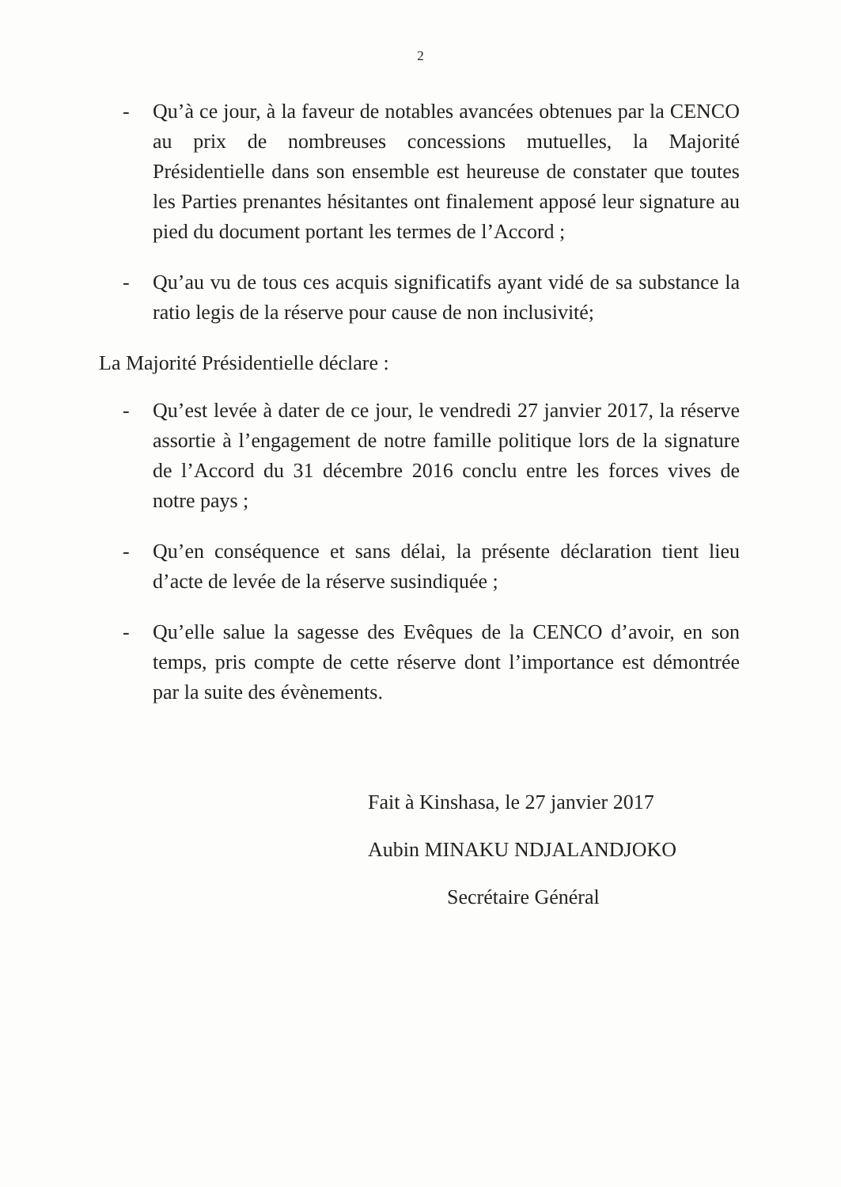2
- Qu’à ce jour, à la faveur de notables avancées obtenues par la CENCO au prix de nombreuses concessions mutuelles, la Majorité Présidentielle dans son ensemble est heureuse de constater que toutes les Parties prenantes hésitantes ont finalement apposé leur signature au pied du document portant les termes de l’Accord ;
- Qu’au vu de tous ces acquis significatifs ayant vidé de sa substance la ratio legis de la réserve pour cause de non inclusivité;
La Majorité Présidentielle déclare :
- Qu’est levée à dater de ce jour, le vendredi 27 janvier 2017, la réserve assortie à l’engagement de notre famille politique lors de la signature de l’Accord du 31 décembre 2016 conclu entre les forces vives de notre pays ;
- Qu’en conséquence et sans délai, la présente déclaration tient lieu d’acte de levée de la réserve susindiquée ;
- Qu’elle salue la sagesse des Evêques de la CENCO d’avoir, en son temps, pris compte de cette réserve dont l’importance est démontrée par la suite des évènements.
Fait à Kinshasa, le 27 janvier 2017
Aubin MINAKU NDJALANDJOKO
Secrétaire Général